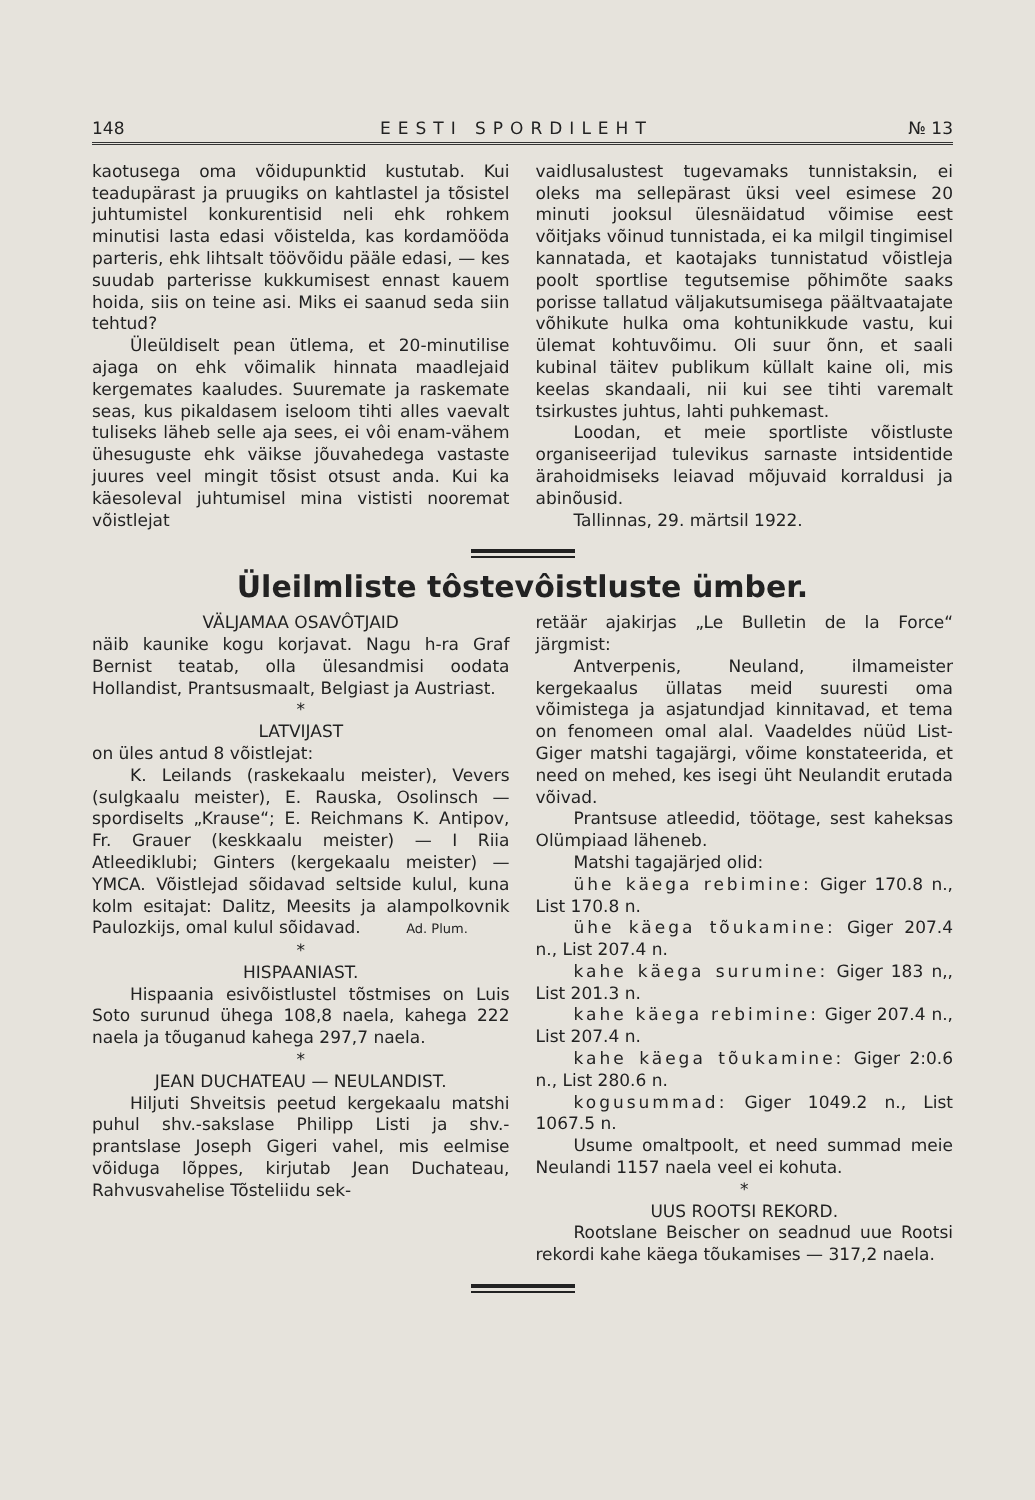148 EESTI SPORDILEHT № 13
kaotusega oma võidupunktid kustutab. Kui teadupärast ja pruugiks on kahtlastel ja tõsistel juhtumistel konkurentisid neli ehk rohkem minutisi lasta edasi võistelda, kas kordamööda parteris, ehk lihtsalt töövõidu pääle edasi, — kes suudab parterisse kukkumisest ennast kauem hoida, siis on teine asi. Miks ei saanud seda siin tehtud?
Üleüldiselt pean ütlema, et 20-minutilise ajaga on ehk võimalik hinnata maadlejaid kergemates kaaludes. Suuremate ja raskemate seas, kus pikaldasem iseloom tihti alles vaevalt tuliseks läheb selle aja sees, ei vôi enam-vähem ühesuguste ehk väikse jõuvahedega vastaste juures veel mingit tõsist otsust anda. Kui ka käesoleval juhtumisel mina vististi nooremat võistlejat
vaidlusalustest tugevamaks tunnistaksin, ei oleks ma sellepärast üksi veel esimese 20 minuti jooksul ülesnäidatud võimise eest võitjaks võinud tunnistada, ei ka milgil tingimisel kannatada, et kaotajaks tunnistatud võistleja poolt sportlise tegutsemise põhimõte saaks porisse tallatud väljakutsumisega päältvaatajate võhikute hulka oma kohtunikkude vastu, kui ülemat kohtuvõimu. Oli suur õnn, et saali kubinal täitev publikum küllalt kaine oli, mis keelas skandaali, nii kui see tihti varemalt tsirkustes juhtus, lahti puhkemast.
Loodan, et meie sportliste võistluste organiseerijad tulevikus sarnaste intsidentide ärahoidmiseks leiavad mõjuvaid korraldusi ja abinõusid.
Tallinnas, 29. märtsil 1922.
Üleilmliste tôstevôistluste ümber.
VÄLJAMAA OSAVÔTJAID
näib kaunike kogu korjavat. Nagu h-ra Graf Bernist teatab, olla ülesandmisi oodata Hollandist, Prantsusmaalt, Belgiast ja Austriast.
*
LATVIJAST
on üles antud 8 võistlejat:
K. Leilands (raskekaalu meister), Vevers (sulgkaalu meister), E. Rauska, Osolinsch — spordiselts „Krause“; E. Reichmans K. Antipov, Fr. Grauer (keskkaalu meister) — I Riia Atleediklubi; Ginters (kergekaalu meister) — YMCA. Võistlejad sõidavad seltside kulul, kuna kolm esitajat: Dalitz, Meesits ja alampolkovnik Paulozkijs, omal kulul sõidavad. Ad. Plum.
*
HISPAANIAST.
Hispaania esivõistlustel tõstmises on Luis Soto surunud ühega 108,8 naela, kahega 222 naela ja tõuganud kahega 297,7 naela.
*
JEAN DUCHATEAU — NEULANDIST.
Hiljuti Shveitsis peetud kergekaalu matshi puhul shv.-sakslase Philipp Listi ja shv.-prantslase Joseph Gigeri vahel, mis eelmise võiduga lõppes, kirjutab Jean Duchateau, Rahvusvahelise Tõsteliidu sek-
retäär ajakirjas „Le Bulletin de la Force“ järgmist:
Antverpenis, Neuland, ilmameister kergekaalus üllatas meid suuresti oma võimistega ja asjatundjad kinnitavad, et tema on fenomeen omal alal. Vaadeldes nüüd List-Giger matshi tagajärgi, võime konstateerida, et need on mehed, kes isegi üht Neulandit erutada võivad.
Prantsuse atleedid, töötage, sest kaheksas Olümpiaad läheneb.
Matshi tagajärjed olid:
ühe käega rebimine: Giger 170.8 n., List 170.8 n.
ühe käega tõukamine: Giger 207.4 n., List 207.4 n.
kahe käega surumine: Giger 183 n,, List 201.3 n.
kahe käega rebimine: Giger 207.4 n., List 207.4 n.
kahe käega tõukamine: Giger 2:0.6 n., List 280.6 n.
kogusummad: Giger 1049.2 n., List 1067.5 n.
Usume omaltpoolt, et need summad meie Neulandi 1157 naela veel ei kohuta.
*
UUS ROOTSI REKORD.
Rootslane Beischer on seadnud uue Rootsi rekordi kahe käega tõukamises — 317,2 naela.